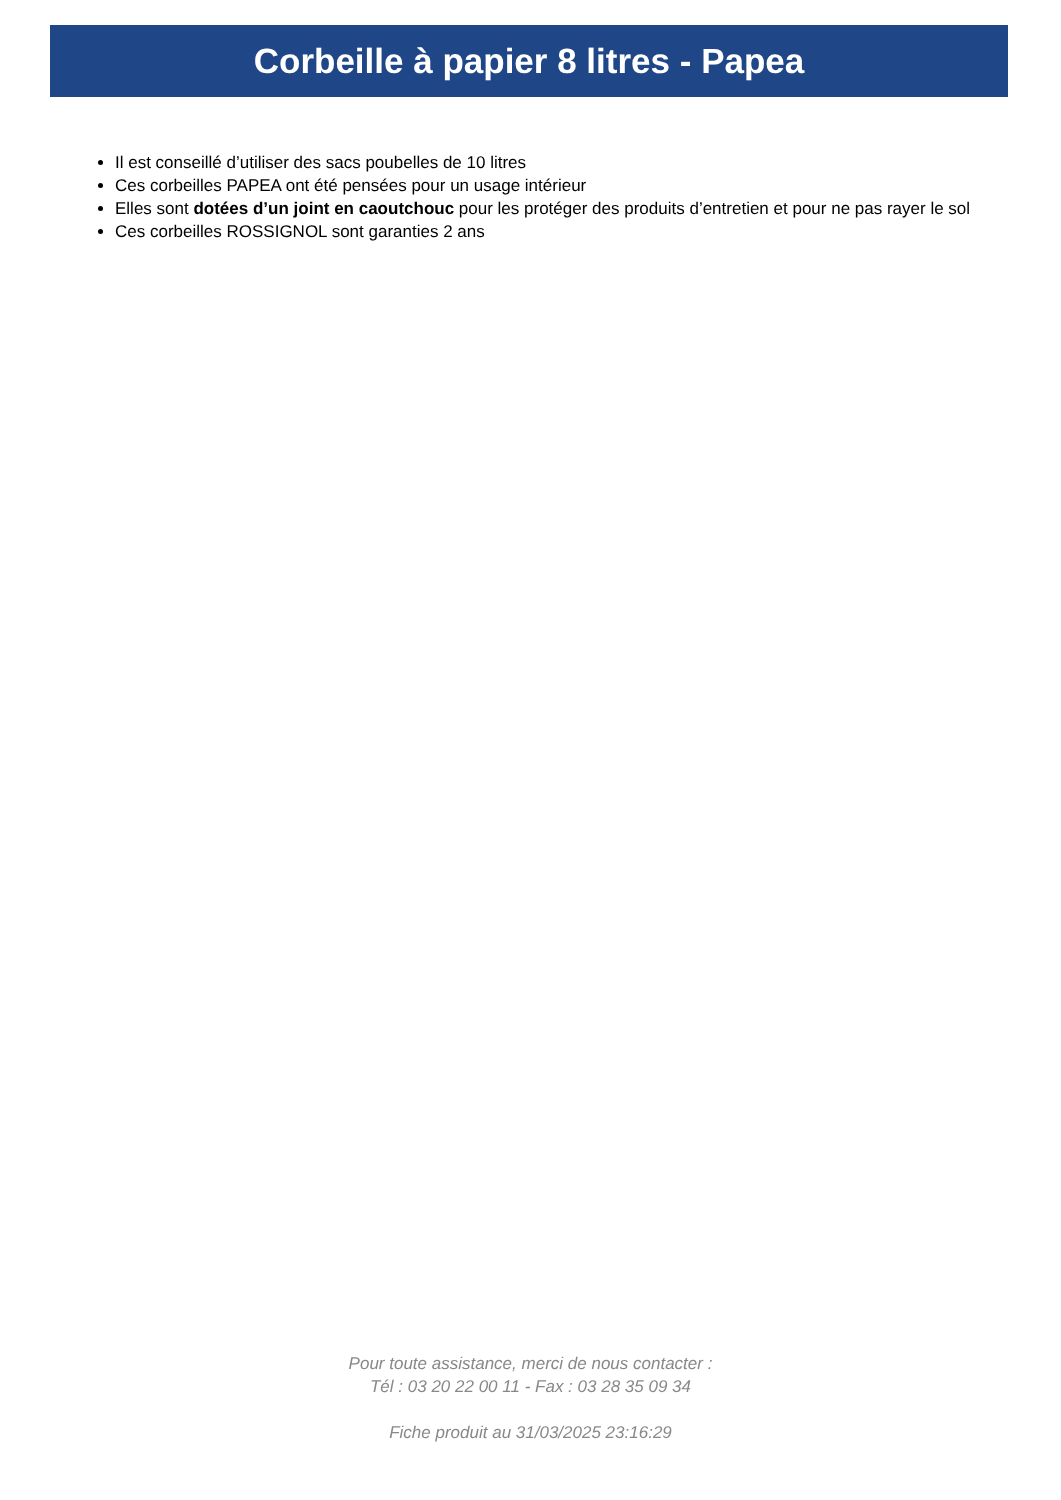Corbeille à papier 8 litres - Papea
Il est conseillé d’utiliser des sacs poubelles de 10 litres
Ces corbeilles PAPEA ont été pensées pour un usage intérieur
Elles sont dotées d’un joint en caoutchouc pour les protéger des produits d’entretien et pour ne pas rayer le sol
Ces corbeilles ROSSIGNOL sont garanties 2 ans
Pour toute assistance, merci de nous contacter :
Tél : 03 20 22 00 11 - Fax : 03 28 35 09 34
Fiche produit au 31/03/2025 23:16:29